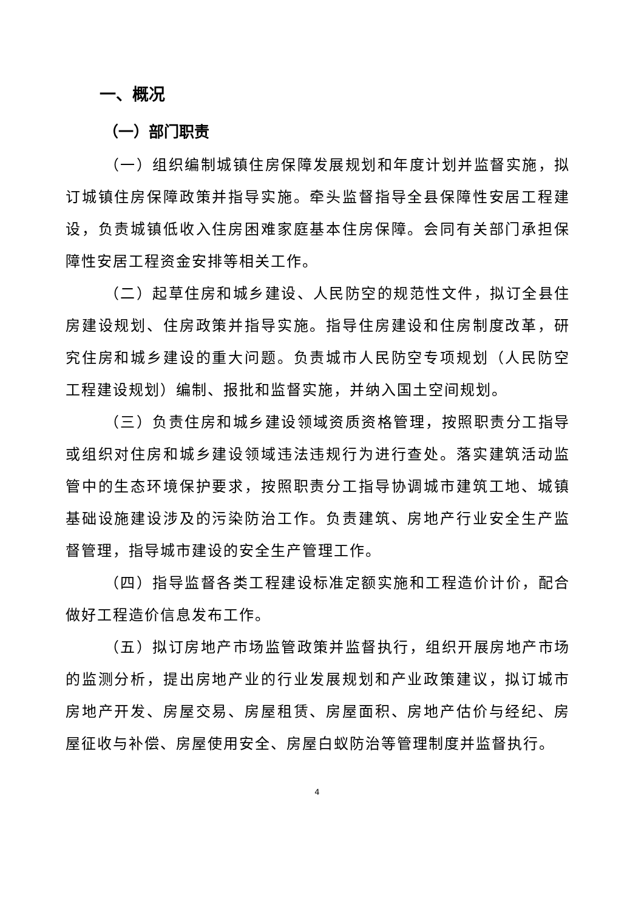一、概况
（一）部门职责
（一）组织编制城镇住房保障发展规划和年度计划并监督实施，拟订城镇住房保障政策并指导实施。牵头监督指导全县保障性安居工程建设，负责城镇低收入住房困难家庭基本住房保障。会同有关部门承担保障性安居工程资金安排等相关工作。
（二）起草住房和城乡建设、人民防空的规范性文件，拟订全县住房建设规划、住房政策并指导实施。指导住房建设和住房制度改革，研究住房和城乡建设的重大问题。负责城市人民防空专项规划（人民防空工程建设规划）编制、报批和监督实施，并纳入国土空间规划。
（三）负责住房和城乡建设领域资质资格管理，按照职责分工指导或组织对住房和城乡建设领域违法违规行为进行查处。落实建筑活动监管中的生态环境保护要求，按照职责分工指导协调城市建筑工地、城镇基础设施建设涉及的污染防治工作。负责建筑、房地产行业安全生产监督管理，指导城市建设的安全生产管理工作。
（四）指导监督各类工程建设标准定额实施和工程造价计价，配合做好工程造价信息发布工作。
（五）拟订房地产市场监管政策并监督执行，组织开展房地产市场的监测分析，提出房地产业的行业发展规划和产业政策建议，拟订城市房地产开发、房屋交易、房屋租赁、房屋面积、房地产估价与经纪、房屋征收与补偿、房屋使用安全、房屋白蚁防治等管理制度并监督执行。
4